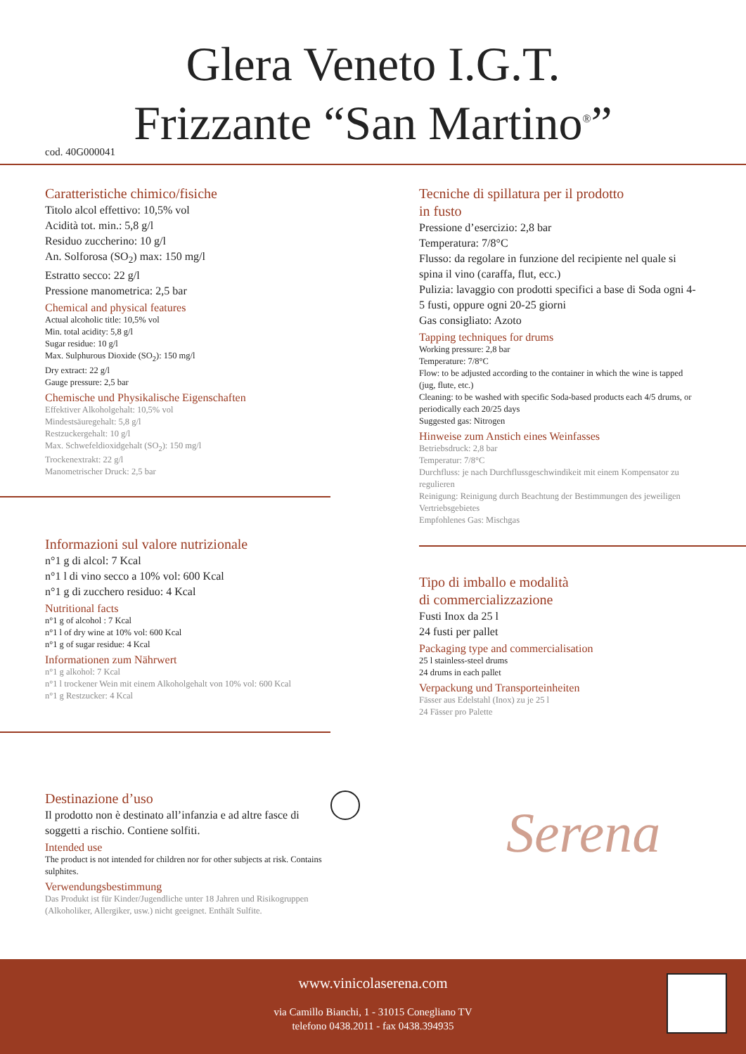Glera Veneto I.G.T.
Frizzante “San Martino<sup>®</sup>”
cod. 40G000041
Caratteristiche chimico/fisiche
Titolo alcol effettivo: 10,5% vol
Acidità tot. min.: 5,8 g/l
Residuo zuccherino: 10 g/l
An. Solforosa (SO<sub>2</sub>) max: 150 mg/l
Estratto secco: 22 g/l
Pressione manometrica: 2,5 bar
Chemical and physical features
Actual alcoholic title: 10,5% vol
Min. total acidity: 5,8 g/l
Sugar residue: 10 g/l
Max. Sulphurous Dioxide (SO<sub>2</sub>): 150 mg/l
Dry extract: 22 g/l
Gauge pressure: 2,5 bar
Chemische und Physikalische Eigenschaften
Effektiver Alkoholgehalt: 10,5% vol
Mindestsäuregehalt: 5,8 g/l
Restzuckergehalt: 10 g/l
Max. Schwefeldioxidgehalt (SO<sub>2</sub>): 150 mg/l
Trockenextrakt: 22 g/l
Manometrischer Druck: 2,5 bar
Informazioni sul valore nutrizionale
n°1 g di alcol: 7 Kcal
n°1 l di vino secco a 10% vol: 600 Kcal
n°1 g di zucchero residuo: 4 Kcal
Nutritional facts
n°1 g of alcohol : 7 Kcal
n°1 l of dry wine at 10% vol: 600 Kcal
n°1 g of sugar residue: 4 Kcal
Informationen zum Nährwert
n°1 g alkohol: 7 Kcal
n°1 l trockener Wein mit einem Alkoholgehalt von 10% vol: 600 Kcal
n°1 g Restzucker: 4 Kcal
Destinazione d’uso
Il prodotto non è destinato all’infanzia e ad altre fasce di soggetti a rischio. Contiene solfiti.
Intended use
The product is not intended for children nor for other subjects at risk. Contains sulphites.
Verwendungsbestimmung
Das Produkt ist für Kinder/Jugendliche unter 18 Jahren und Risikogruppen (Alkoholiker, Allergiker, usw.) nicht geeignet. Enthält Sulfite.
Tecniche di spillatura per il prodotto
in fusto
Pressione d’esercizio: 2,8 bar
Temperatura: 7/8°C
Flusso: da regolare in funzione del recipiente nel quale si spina il vino (caraffa, flut, ecc.)
Pulizia: lavaggio con prodotti specifici a base di Soda ogni 4-5 fusti, oppure ogni 20-25 giorni
Gas consigliato: Azoto
Tapping techniques for drums
Working pressure: 2,8 bar
Temperature: 7/8°C
Flow: to be adjusted according to the container in which the wine is tapped (jug, flute, etc.)
Cleaning: to be washed with specific Soda-based products each 4/5 drums, or periodically each 20/25 days
Suggested gas: Nitrogen
Hinweise zum Anstich eines Weinfasses
Betriebsdruck: 2,8 bar
Temperatur: 7/8°C
Durchfluss: je nach Durchflussgeschwindikeit mit einem Kompensator zu regulieren
Reinigung: Reinigung durch Beachtung der Bestimmungen des jeweiligen Vertriebsgebietes
Empfohlenes Gas: Mischgas
Tipo di imballo e modalità
di commercializzazione
Fusti Inox da 25 l
24 fusti per pallet
Packaging type and commercialisation
25 l stainless-steel drums
24 drums in each pallet
Verpackung und Transporteinheiten
Fässer aus Edelstahl (Inox) zu je 25 l
24 Fässer pro Palette
Serena
www.vinicolaserena.com
via Camillo Bianchi, 1 - 31015 Conegliano TV
telefono 0438.2011 - fax 0438.394935